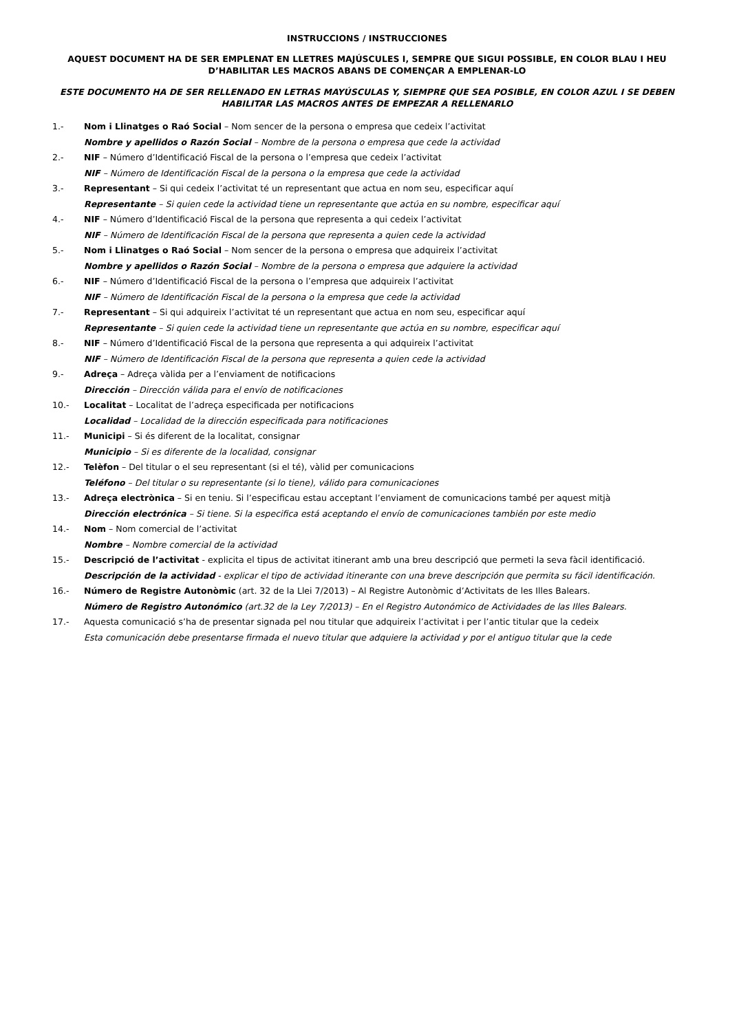INSTRUCCIONS / INSTRUCCIONES
AQUEST DOCUMENT HA DE SER EMPLENAT EN LLETRES MAJÚSCULES I, SEMPRE QUE SIGUI POSSIBLE, EN COLOR BLAU I HEU D’HABILITAR LES MACROS ABANS DE COMENÇAR A EMPLENAR-LO
ESTE DOCUMENTO HA DE SER RELLENADO EN LETRAS MAYÚSCULAS Y, SIEMPRE QUE SEA POSIBLE, EN COLOR AZUL I SE DEBEN HABILITAR LAS MACROS ANTES DE EMPEZAR A RELLENARLO
1.- Nom i Llinatges o Raó Social – Nom sencer de la persona o empresa que cedeix l’activitat
Nombre y apellidos o Razón Social – Nombre de la persona o empresa que cede la actividad
2.- NIF – Número d’Identificació Fiscal de la persona o l’empresa que cedeix l’activitat
NIF – Número de Identificación Fiscal de la persona o la empresa que cede la actividad
3.- Representant – Si qui cedeix l’activitat té un representant que actua en nom seu, especificar aquí
Representante – Si quien cede la actividad tiene un representante que actúa en su nombre, especificar aquí
4.- NIF – Número d’Identificació Fiscal de la persona que representa a qui cedeix l’activitat
NIF – Número de Identificación Fiscal de la persona que representa a quien cede la actividad
5.- Nom i Llinatges o Raó Social – Nom sencer de la persona o empresa que adquireix l’activitat
Nombre y apellidos o Razón Social – Nombre de la persona o empresa que adquiere la actividad
6.- NIF – Número d’Identificació Fiscal de la persona o l’empresa que adquireix l’activitat
NIF – Número de Identificación Fiscal de la persona o la empresa que cede la actividad
7.- Representant – Si qui adquireix l’activitat té un representant que actua en nom seu, especificar aquí
Representante – Si quien cede la actividad tiene un representante que actúa en su nombre, especificar aquí
8.- NIF – Número d’Identificació Fiscal de la persona que representa a qui adquireix l’activitat
NIF – Número de Identificación Fiscal de la persona que representa a quien cede la actividad
9.- Adreça – Adreça vàlida per a l’enviament de notificacions
Dirección – Dirección válida para el envío de notificaciones
10.- Localitat – Localitat de l’adreça especificada per notificacions
Localidad – Localidad de la dirección especificada para notificaciones
11.- Municipi – Si és diferent de la localitat, consignar
Municipio – Si es diferente de la localidad, consignar
12.- Telèfon – Del titular o el seu representant (si el té), vàlid per comunicacions
Teléfono – Del titular o su representante (si lo tiene), válido para comunicaciones
13.- Adreça electrònica – Si en teniu. Si l’especificau estau acceptant l’enviament de comunicacions també per aquest mitjà
Dirección electrónica – Si tiene. Si la especifica está aceptando el envío de comunicaciones también por este medio
14.- Nom – Nom comercial de l’activitat
Nombre – Nombre comercial de la actividad
15.- Descripció de l’activitat - explicita el tipus de activitat itinerant amb una breu descripció que permeti la seva fàcil identificació.
Descripción de la actividad - explicar el tipo de actividad itinerante con una breve descripción que permita su fácil identificación.
16.- Número de Registre Autonòmic (art. 32 de la Llei 7/2013) – Al Registre Autonòmic d’Activitats de les Illes Balears.
Número de Registro Autonómico (art.32 de la Ley 7/2013) – En el Registro Autonómico de Actividades de las Illes Balears.
17.- Aquesta comunicació s’ha de presentar signada pel nou titular que adquireix l’activitat i per l’antic titular que la cedeix
Esta comunicación debe presentarse firmada el nuevo titular que adquiere la actividad y por el antiguo titular que la cede